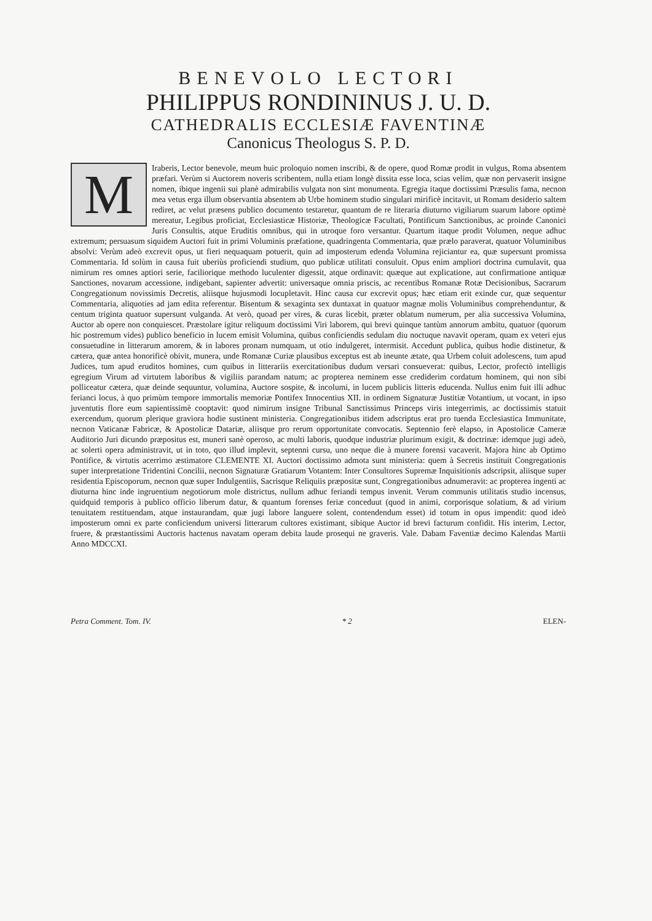BENEVOLO LECTORI
PHILIPPUS RONDININUS J. U. D.
CATHEDRALIS ECCLESIÆ FAVENTINÆ
Canonicus Theologus S. P. D.
MIraberis, Lector benevole, meum huic proloquio nomen inscribi, & de opere, quod Romæ prodit in vulgus, Roma absentem præfari. Verùm si Auctorem noveris scribentem, nulla etiam longè dissita esse loca, scias velim, quæ non pervaserit insigne nomen, ibique ingenii sui planè admirabilis vulgata non sint monumenta. Egregia itaque doctissimi Præsulis fama, necnon mea vetus erga illum observantia absentem ab Urbe hominem studio singulari mirificè incitavit, ut Romam desiderio saltem rediret, ac velut præsens publico documento testaretur, quantum de re literaria diuturno vigiliarum suarum labore optimè mereatur, Legibus proficiat, Ecclesiasticæ Historiæ, Theologicæ Facultati, Pontificum Sanctionibus, ac proinde Canonici Juris Consultis, atque Eruditis omnibus, qui in utroque foro versantur. Quartum itaque prodit Volumen, neque adhuc extremum; persuasum siquidem Auctori fuit in primi Voluminis præfatione, quadringenta Commentaria, quæ prælo paraverat, quatuor Voluminibus absolvi: Verùm adeò excrevit opus, ut fieri nequaquam potuerit, quin ad imposterum edenda Volumina rejiciantur ea, quæ supersunt promissa Commentaria. Id solùm in causa fuit uberiùs proficiendi studium, quo publicæ utilitati consuluit. Opus enim ampliori doctrina cumulavit, qua nimirum res omnes aptiori serie, faciliorique methodo luculenter digessit, atque ordinavit: quæque aut explicatione, aut confirmatione antiquæ Sanctiones, novarum accessione, indigebant, sapienter advertit: universaque omnia priscis, ac recentibus Romanæ Rotæ Decisionibus, Sacrarum Congregationum novissimis Decretis, aliisque hujusmodi locupletavit. Hinc causa cur excrevit opus; hæc etiam erit exinde cur, quæ sequentur Commentaria, aliquoties ad jam edita referentur. Bisentum & sexaginta sex duntaxat in quatuor magnæ molis Voluminibus comprehenduntur, & centum triginta quatuor supersunt vulganda. At verò, quoad per vires, & curas licebit, præter oblatum numerum, per alia successiva Volumina, Auctor ab opere non conquiescet. Præstolare igitur reliquum doctissimi Viri laborem, qui brevi quinque tantùm annorum ambitu, quatuor (quorum hic postremum vides) publico beneficio in lucem emisit Volumina, quibus conficiendis sedulam diu noctuque navavit operam, quam ex veteri ejus consuetudine in litterarum amorem, & in labores pronam numquam, ut otio indulgeret, intermisit. Accedunt publica, quibus hodie distinetur, & cætera, quæ antea honorificè obivit, munera, unde Romanæ Curiæ plausibus exceptus est ab ineunte ætate, qua Urbem coluit adolescens, tum apud Judices, tum apud eruditos homines, cum quibus in litterariis exercitationibus dudum versari consueverat: quibus, Lector, profectò intelligis egregium Virum ad virtutem laboribus & vigiliis parandam natum; ac propterea neminem esse crediderim cordatum hominem, qui non sibi polliceatur cætera, quæ deinde sequuntur, volumina, Auctore sospite, & incolumi, in lucem publicis litteris educenda. Nullus enim fuit illi adhuc ferianci locus, à quo primùm tempore immortalis memoriæ Pontifex Innocentius XII. in ordinem Signaturæ Justitiæ Votantium, ut vocant, in ipso juventutis flore eum sapientissimè cooptavit: quod nimirum insigne Tribunal Sanctissimus Princeps viris integerrimis, ac doctissimis statuit exercendum, quorum plerique graviora hodie sustinent ministeria. Congregationibus itidem adscriptus erat pro tuenda Ecclesiastica Immunitate, necnon Vaticanæ Fabricæ, & Apostolicæ Datariæ, aliisque pro rerum opportunitate convocatis. Septennio ferè elapso, in Apostolicæ Cameræ Auditorio Juri dicundo præpositus est, muneri sanè operoso, ac multi laboris, quodque industriæ plurimum exigit, & doctrinæ: idemque jugi adeò, ac solerti opera administravit, ut in toto, quo illud implevit, septenni cursu, uno neque die à munere forensi vacaverit. Majora hinc ab Optimo Pontifice, & virtutis acerrimo æstimatore CLEMENTE XI. Auctori doctissimo admota sunt ministeria: quem à Secretis instituit Congregationis super interpretatione Tridentini Concilii, necnon Signaturæ Gratiarum Votantem: Inter Consultores Supremæ Inquisitionis adscripsit, aliisque super residentia Episcoporum, necnon quæ super Indulgentiis, Sacrisque Reliquiis præpositæ sunt, Congregationibus adnumeravit: ac propterea ingenti ac diuturna hinc inde ingruentium negotiorum mole districtus, nullum adhuc feriandi tempus invenit. Verum communis utilitatis studio incensus, quidquid temporis à publico officio liberum datur, & quantum forenses feriæ conceduut (quod in animi, corporisque solatium, & ad virium tenuitatem restituendam, atque instaurandam, quæ jugi labore languere solent, contendendum esset) id totum in opus impendit: quod ideò imposterum omni ex parte conficiendum universi litterarum cultores existimant, sibique Auctor id brevi facturum confidit. His interim, Lector, fruere, & præstantissimi Auctoris hactenus navatam operam debita laude prosequi ne graveris. Vale. Dabam Faventiæ decimo Kalendas Martii Anno MDCCXI.
Petra Comment. Tom. IV. * 2 ELEN-